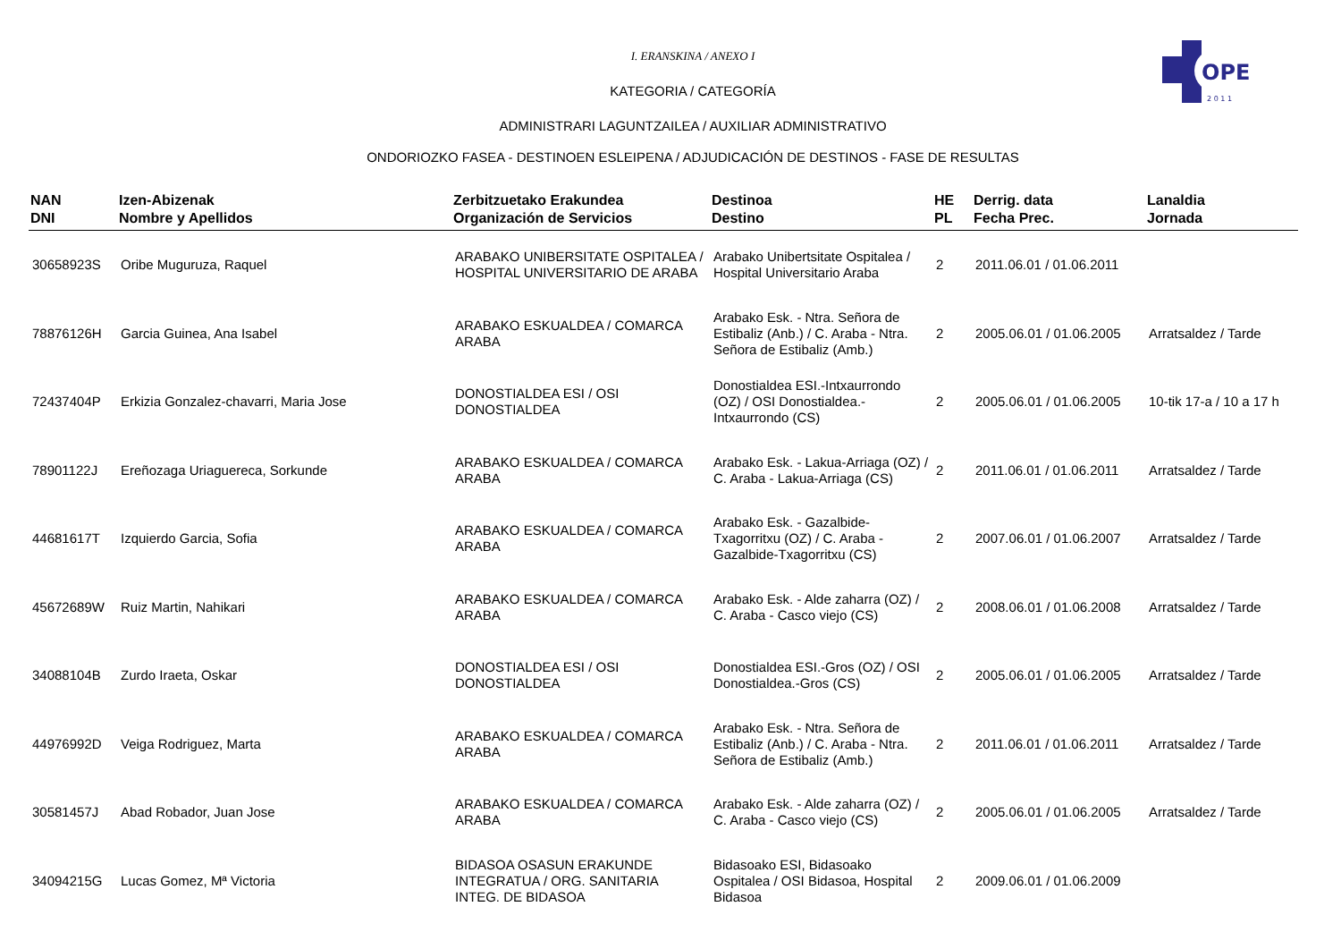OPE
2 0 1 1
I. ERANSKINA / ANEXO I
KATEGORIA / CATEGORÍA
ADMINISTRARI LAGUNTZAILEA / AUXILIAR ADMINISTRATIVO
ONDORIOZKO FASEA - DESTINOEN ESLEIPENA / ADJUDICACIÓN DE DESTINOS - FASE DE RESULTAS
| NAN DNI | Izen-Abizenak Nombre y Apellidos | Zerbitzuetako Erakundea Organización de Servicios | Destinoa Destino | HE PL | Derrig. data Fecha Prec. | Lanaldia Jornada |
| --- | --- | --- | --- | --- | --- | --- |
| 30658923S | Oribe Muguruza, Raquel | ARABAKO UNIBERSITATE OSPITALEA / HOSPITAL UNIVERSITARIO DE ARABA | Arabako Unibertsitate Ospitalea / Hospital Universitario Araba | 2 | 2011.06.01 / 01.06.2011 | |
| 78876126H | Garcia Guinea, Ana Isabel | ARABAKO ESKUALDEA / COMARCA ARABA | Arabako Esk. - Ntra. Señora de Estibaliz (Anb.) / C. Araba - Ntra. Señora de Estibaliz (Amb.) | 2 | 2005.06.01 / 01.06.2005 | Arratsaldez / Tarde |
| 72437404P | Erkizia Gonzalez-chavarri, Maria Jose | DONOSTIALDEA ESI / OSI DONOSTIALDEA | Donostialdea ESI.-Intxaurrondo (OZ) / OSI Donostialdea.-Intxaurrondo (CS) | 2 | 2005.06.01 / 01.06.2005 | 10-tik 17-a / 10 a 17 h |
| 78901122J | Ereñozaga Uriaguereca, Sorkunde | ARABAKO ESKUALDEA / COMARCA ARABA | Arabako Esk. - Lakua-Arriaga (OZ) / C. Araba - Lakua-Arriaga (CS) | 2 | 2011.06.01 / 01.06.2011 | Arratsaldez / Tarde |
| 44681617T | Izquierdo Garcia, Sofia | ARABAKO ESKUALDEA / COMARCA ARABA | Arabako Esk. - Gazalbide-Txagorritxu (OZ) / C. Araba - Gazalbide-Txagorritxu (CS) | 2 | 2007.06.01 / 01.06.2007 | Arratsaldez / Tarde |
| 45672689W | Ruiz Martin, Nahikari | ARABAKO ESKUALDEA / COMARCA ARABA | Arabako Esk. - Alde zaharra (OZ) / C. Araba - Casco viejo (CS) | 2 | 2008.06.01 / 01.06.2008 | Arratsaldez / Tarde |
| 34088104B | Zurdo Iraeta, Oskar | DONOSTIALDEA ESI / OSI DONOSTIALDEA | Donostialdea ESI.-Gros (OZ) / OSI Donostialdea.-Gros (CS) | 2 | 2005.06.01 / 01.06.2005 | Arratsaldez / Tarde |
| 44976992D | Veiga Rodriguez, Marta | ARABAKO ESKUALDEA / COMARCA ARABA | Arabako Esk. - Ntra. Señora de Estibaliz (Anb.) / C. Araba - Ntra. Señora de Estibaliz (Amb.) | 2 | 2011.06.01 / 01.06.2011 | Arratsaldez / Tarde |
| 30581457J | Abad Robador, Juan Jose | ARABAKO ESKUALDEA / COMARCA ARABA | Arabako Esk. - Alde zaharra (OZ) / C. Araba - Casco viejo (CS) | 2 | 2005.06.01 / 01.06.2005 | Arratsaldez / Tarde |
| 34094215G | Lucas Gomez, Mª Victoria | BIDASOA OSASUN ERAKUNDE INTEGRATUA / ORG. SANITARIA INTEG. DE BIDASOA | Bidasoako ESI, Bidasoako Ospitalea / OSI Bidasoa, Hospital Bidasoa | 2 | 2009.06.01 / 01.06.2009 | |